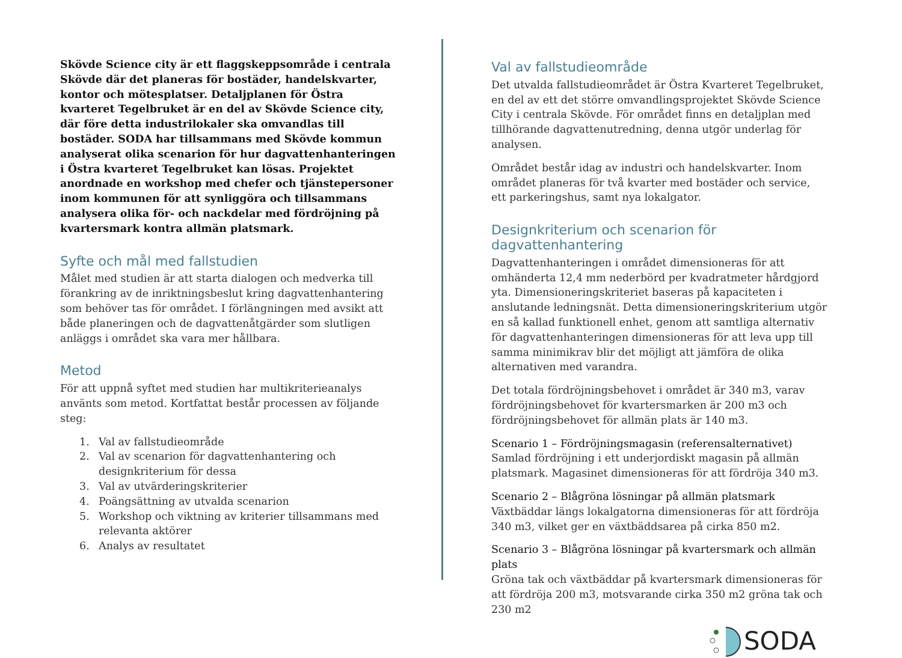Skövde Science city är ett flaggskeppsområde i centrala Skövde där det planeras för bostäder, handelskvarter, kontor och mötesplatser. Detaljplanen för Östra kvarteret Tegelbruket är en del av Skövde Science city, där före detta industrilokaler ska omvandlas till bostäder. SODA har tillsammans med Skövde kommun analyserat olika scenarion för hur dagvattenhanteringen i Östra kvarteret Tegelbruket kan lösas. Projektet anordnade en workshop med chefer och tjänstepersoner inom kommunen för att synliggöra och tillsammans analysera olika för- och nackdelar med fördröjning på kvartersmark kontra allmän platsmark.
Syfte och mål med fallstudien
Målet med studien är att starta dialogen och medverka till förankring av de inriktningsbeslut kring dagvattenhantering som behöver tas för området. I förlängningen med avsikt att både planeringen och de dagvattenåtgärder som slutligen anläggs i området ska vara mer hållbara.
Metod
För att uppnå syftet med studien har multikriterieanalys använts som metod. Kortfattat består processen av följande steg:
1. Val av fallstudieområde
2. Val av scenarion för dagvattenhantering och designkriterium för dessa
3. Val av utvärderingskriterier
4. Poängsättning av utvalda scenarion
5. Workshop och viktning av kriterier tillsammans med relevanta aktörer
6. Analys av resultatet
Val av fallstudieområde
Det utvalda fallstudieområdet är Östra Kvarteret Tegelbruket, en del av ett det större omvandlingsprojektet Skövde Science City i centrala Skövde. För området finns en detaljplan med tillhörande dagvattenutredning, denna utgör underlag för analysen.
Området består idag av industri och handelskvarter. Inom området planeras för två kvarter med bostäder och service, ett parkeringshus, samt nya lokalgator.
Designkriterium och scenarion för dagvattenhantering
Dagvattenhanteringen i området dimensioneras för att omhänderta 12,4 mm nederbörd per kvadratmeter hårdgjord yta. Dimensioneringskriteriet baseras på kapaciteten i anslutande ledningsnät. Detta dimensioneringskriterium utgör en så kallad funktionell enhet, genom att samtliga alternativ för dagvattenhanteringen dimensioneras för att leva upp till samma minimikrav blir det möjligt att jämföra de olika alternativen med varandra.
Det totala fördröjningsbehovet i området är 340 m3, varav fördröjningsbehovet för kvartersmarken är 200 m3 och fördröjningsbehovet för allmän plats är 140 m3.
Scenario 1 – Fördröjningsmagasin (referensalternativet)
Samlad fördröjning i ett underjordiskt magasin på allmän platsmark. Magasinet dimensioneras för att fördröja 340 m3.
Scenario 2 – Blågröna lösningar på allmän platsmark
Växtbäddar längs lokalgatorna dimensioneras för att fördröja 340 m3, vilket ger en växtbäddsarea på cirka 850 m2.
Scenario 3 – Blågröna lösningar på kvartersmark och allmän plats
Gröna tak och växtbäddar på kvartersmark dimensioneras för att fördröja 200 m3, motsvarande cirka 350 m2 gröna tak och 230 m2
SODA